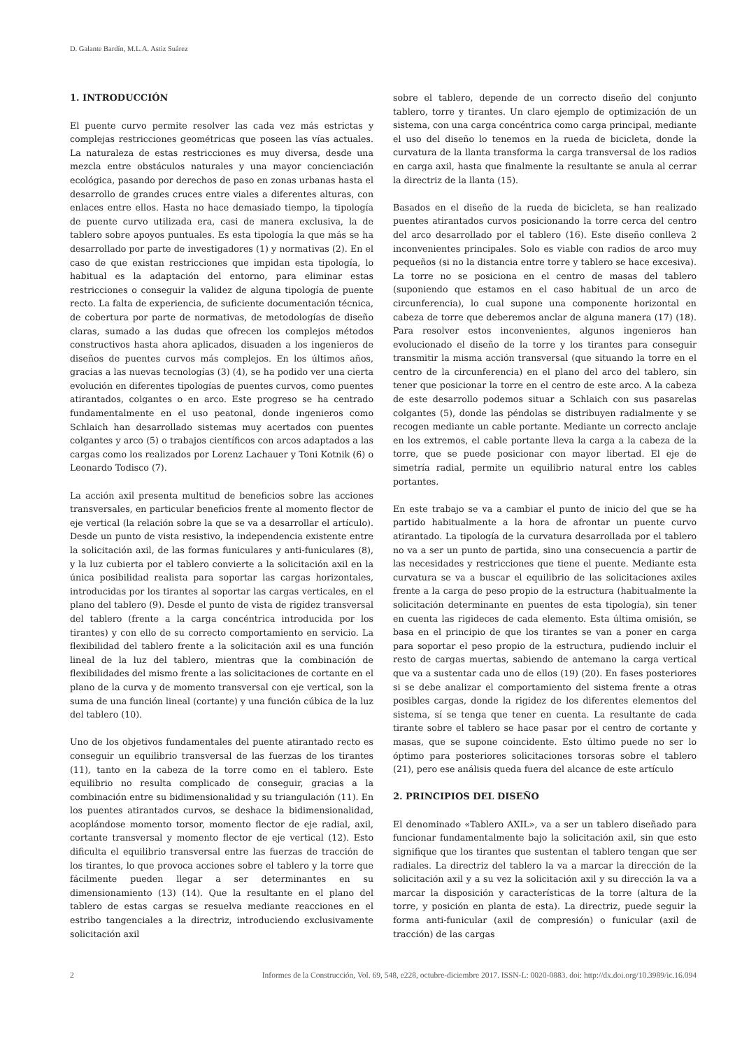D. Galante Bardín, M.L.A. Astiz Suárez
1. INTRODUCCIÓN
El puente curvo permite resolver las cada vez más estrictas y complejas restricciones geométricas que poseen las vías actuales. La naturaleza de estas restricciones es muy diversa, desde una mezcla entre obstáculos naturales y una mayor concienciación ecológica, pasando por derechos de paso en zonas urbanas hasta el desarrollo de grandes cruces entre viales a diferentes alturas, con enlaces entre ellos. Hasta no hace demasiado tiempo, la tipología de puente curvo utilizada era, casi de manera exclusiva, la de tablero sobre apoyos puntuales. Es esta tipología la que más se ha desarrollado por parte de investigadores (1) y normativas (2). En el caso de que existan restricciones que impidan esta tipología, lo habitual es la adaptación del entorno, para eliminar estas restricciones o conseguir la validez de alguna tipología de puente recto. La falta de experiencia, de suficiente documentación técnica, de cobertura por parte de normativas, de metodologías de diseño claras, sumado a las dudas que ofrecen los complejos métodos constructivos hasta ahora aplicados, disuaden a los ingenieros de diseños de puentes curvos más complejos. En los últimos años, gracias a las nuevas tecnologías (3) (4), se ha podido ver una cierta evolución en diferentes tipologías de puentes curvos, como puentes atirantados, colgantes o en arco. Este progreso se ha centrado fundamentalmente en el uso peatonal, donde ingenieros como Schlaich han desarrollado sistemas muy acertados con puentes colgantes y arco (5) o trabajos científicos con arcos adaptados a las cargas como los realizados por Lorenz Lachauer y Toni Kotnik (6) o Leonardo Todisco (7).
La acción axil presenta multitud de beneficios sobre las acciones transversales, en particular beneficios frente al momento flector de eje vertical (la relación sobre la que se va a desarrollar el artículo). Desde un punto de vista resistivo, la independencia existente entre la solicitación axil, de las formas funiculares y anti-funiculares (8), y la luz cubierta por el tablero convierte a la solicitación axil en la única posibilidad realista para soportar las cargas horizontales, introducidas por los tirantes al soportar las cargas verticales, en el plano del tablero (9). Desde el punto de vista de rigidez transversal del tablero (frente a la carga concéntrica introducida por los tirantes) y con ello de su correcto comportamiento en servicio. La flexibilidad del tablero frente a la solicitación axil es una función lineal de la luz del tablero, mientras que la combinación de flexibilidades del mismo frente a las solicitaciones de cortante en el plano de la curva y de momento transversal con eje vertical, son la suma de una función lineal (cortante) y una función cúbica de la luz del tablero (10).
Uno de los objetivos fundamentales del puente atirantado recto es conseguir un equilibrio transversal de las fuerzas de los tirantes (11), tanto en la cabeza de la torre como en el tablero. Este equilibrio no resulta complicado de conseguir, gracias a la combinación entre su bidimensionalidad y su triangulación (11). En los puentes atirantados curvos, se deshace la bidimensionalidad, acoplándose momento torsor, momento flector de eje radial, axil, cortante transversal y momento flector de eje vertical (12). Esto dificulta el equilibrio transversal entre las fuerzas de tracción de los tirantes, lo que provoca acciones sobre el tablero y la torre que fácilmente pueden llegar a ser determinantes en su dimensionamiento (13) (14). Que la resultante en el plano del tablero de estas cargas se resuelva mediante reacciones en el estribo tangenciales a la directriz, introduciendo exclusivamente solicitación axil
sobre el tablero, depende de un correcto diseño del conjunto tablero, torre y tirantes. Un claro ejemplo de optimización de un sistema, con una carga concéntrica como carga principal, mediante el uso del diseño lo tenemos en la rueda de bicicleta, donde la curvatura de la llanta transforma la carga transversal de los radios en carga axil, hasta que finalmente la resultante se anula al cerrar la directriz de la llanta (15).
Basados en el diseño de la rueda de bicicleta, se han realizado puentes atirantados curvos posicionando la torre cerca del centro del arco desarrollado por el tablero (16). Este diseño conlleva 2 inconvenientes principales. Solo es viable con radios de arco muy pequeños (si no la distancia entre torre y tablero se hace excesiva). La torre no se posiciona en el centro de masas del tablero (suponiendo que estamos en el caso habitual de un arco de circunferencia), lo cual supone una componente horizontal en cabeza de torre que deberemos anclar de alguna manera (17) (18). Para resolver estos inconvenientes, algunos ingenieros han evolucionado el diseño de la torre y los tirantes para conseguir transmitir la misma acción transversal (que situando la torre en el centro de la circunferencia) en el plano del arco del tablero, sin tener que posicionar la torre en el centro de este arco. A la cabeza de este desarrollo podemos situar a Schlaich con sus pasarelas colgantes (5), donde las péndolas se distribuyen radialmente y se recogen mediante un cable portante. Mediante un correcto anclaje en los extremos, el cable portante lleva la carga a la cabeza de la torre, que se puede posicionar con mayor libertad. El eje de simetría radial, permite un equilibrio natural entre los cables portantes.
En este trabajo se va a cambiar el punto de inicio del que se ha partido habitualmente a la hora de afrontar un puente curvo atirantado. La tipología de la curvatura desarrollada por el tablero no va a ser un punto de partida, sino una consecuencia a partir de las necesidades y restricciones que tiene el puente. Mediante esta curvatura se va a buscar el equilibrio de las solicitaciones axiles frente a la carga de peso propio de la estructura (habitualmente la solicitación determinante en puentes de esta tipología), sin tener en cuenta las rigideces de cada elemento. Esta última omisión, se basa en el principio de que los tirantes se van a poner en carga para soportar el peso propio de la estructura, pudiendo incluir el resto de cargas muertas, sabiendo de antemano la carga vertical que va a sustentar cada uno de ellos (19) (20). En fases posteriores si se debe analizar el comportamiento del sistema frente a otras posibles cargas, donde la rigidez de los diferentes elementos del sistema, sí se tenga que tener en cuenta. La resultante de cada tirante sobre el tablero se hace pasar por el centro de cortante y masas, que se supone coincidente. Esto último puede no ser lo óptimo para posteriores solicitaciones torsoras sobre el tablero (21), pero ese análisis queda fuera del alcance de este artículo
2. PRINCIPIOS DEL DISEÑO
El denominado «Tablero AXIL», va a ser un tablero diseñado para funcionar fundamentalmente bajo la solicitación axil, sin que esto signifique que los tirantes que sustentan el tablero tengan que ser radiales. La directriz del tablero la va a marcar la dirección de la solicitación axil y a su vez la solicitación axil y su dirección la va a marcar la disposición y características de la torre (altura de la torre, y posición en planta de esta). La directriz, puede seguir la forma anti-funicular (axil de compresión) o funicular (axil de tracción) de las cargas
2 Informes de la Construcción, Vol. 69, 548, e228, octubre-diciembre 2017. ISSN-L: 0020-0883. doi: http://dx.doi.org/10.3989/ic.16.094